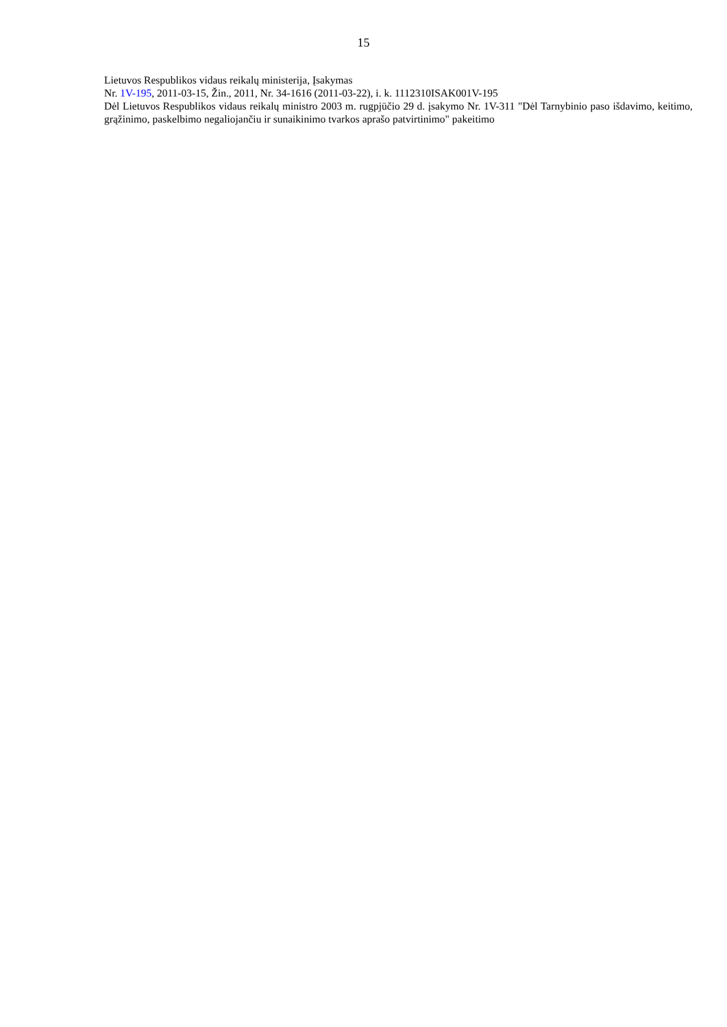15
Lietuvos Respublikos vidaus reikalų ministerija, Įsakymas
Nr. 1V-195, 2011-03-15, Žin., 2011, Nr. 34-1616 (2011-03-22), i. k. 1112310ISAK001V-195
Dėl Lietuvos Respublikos vidaus reikalų ministro 2003 m. rugpjūčio 29 d. įsakymo Nr. 1V-311 "Dėl Tarnybinio paso išdavimo, keitimo, grąžinimo, paskelbimo negaliojančiu ir sunaikinimo tvarkos aprašo patvirtinimo" pakeitimo